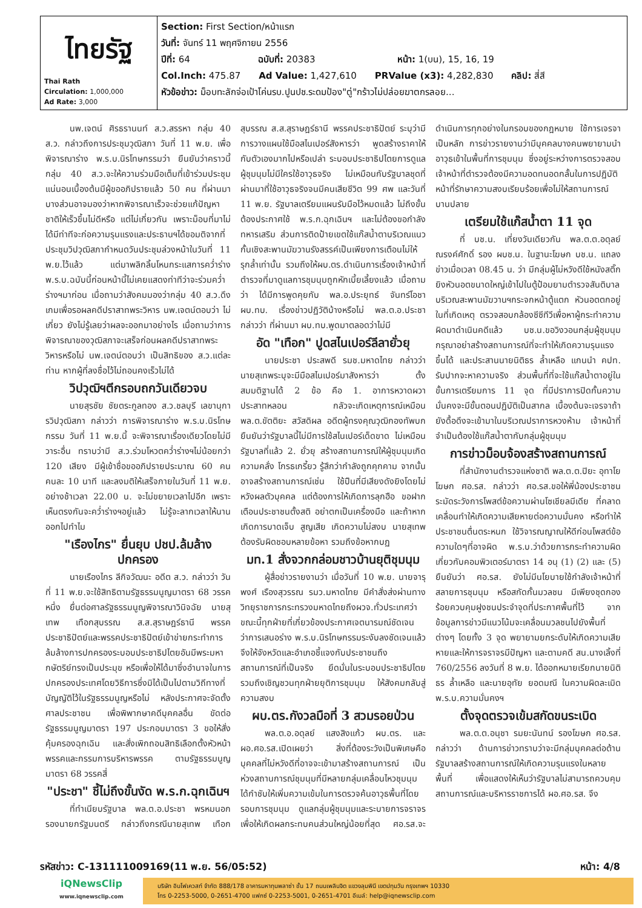| ไทยรัฐ Thai Rath Circulation: 1,000,000 Ad Rate: 3,000 | Section: First Section/หน้าแรก วันที่: จันทร์ 11 พฤศจิกายน 2556 ปีที่: 64 ฉบับที่: 20383 หน้า: 1(บน), 15, 16, 19 Col.Inch: 475.87 Ad Value: 1,427,610 PRValue (x3): 4,282,830 คลิป: สี่สี หัวข้อข่าว: ม็อบทะลักจ่อเป้าโค่นรบ.ปูนปช.ระดมป้อง"ตู่"กร้าวไม่ปล่อยฆาตกรลอย... |
นพ.เจตน์ ศิรธรานนท์ ส.ว.สรรหา กลุ่ม 40 ส.ว. กล่าวถึงการประชุมวุฒิสภา วันที่ 11 พ.ย. เพื่อพิจารณาร่าง พ.ร.บ.นิรโทษกรรมว่า ยืนยันว่าคราวนี้กลุ่ม 40 ส.ว.จะให้ความร่วมมือเต็มที่เข้าร่วมประชุมแน่นอนเบื้องต้นมีผู้ขออภิปรายแล้ว 50 คน ที่ผ่านมาบางส่วนอาจมองว่าหากพิจารณาเร็วจะช่วยแก้ปัญหาชาติให้เร็วขึ้นไม่ดีหรือ แต่ไม่เกี่ยวกัน เพราะม็อบที่มาไม่ได้มีท่าทีจะก่อความรุนแรงและประธานฯได้ขอมติจากที่ประชุมวิปวุฒิสภากำหนดวันประชุมล่วงหน้าในวันที่ 11 พ.ย.ไว้แล้ว แต่มาพลิกลิ้นโหนกระแสการคว่ำร่าง พ.ร.บ.ฉบับนี้ก่อนหน้านี้ไม่เคยแสดงท่าทีว่าจะร่วมคว่ำร่างฯมาก่อน เมื่อถามว่าสังคมมองว่ากลุ่ม 40 ส.ว.ดึงเกมเพื่อรอผลคดีปราสาทพระวิหาร นพ.เจตน์ตอบว่า ไม่เกี่ยว ยังไม่รู้เลยว่าผลจะออกมาอย่างไร เมื่อถามว่าการพิจารณาของวุฒิสภาจะเสร็จก่อนผลคดีปราสาทพระวิหารหรือไม่ นพ.เจตน์ตอบว่า เป็นสิทธิของ ส.ว.แต่ละท่าน หากผู้ที่ลงชื่อไว้ไม่ถอนคงเร็วไม่ได้
วิปวุฒิฯตีกรอบถกวันเดียวจบ
นายสุรชัย ชัยตระกูลทอง ส.ว.ชลบุรี เลขานุการวิปวุฒิสภา กล่าวว่า การพิจารณาร่าง พ.ร.บ.นิรโทษกรรม วันที่ 11 พ.ย.นี้ จะพิจารณาเรื่องเดียวโดยไม่มีวาระอื่น ทราบว่ามี ส.ว.ร่วมโหวตคว่ำร่างฯไม่น้อยกว่า 120 เสียง มีผู้เข้าชื่อขออภิปรายประมาณ 60 คน คนละ 10 นาที และลงมติให้เสร็จภายในวันที่ 11 พ.ย. อย่างช้าเวลา 22.00 น. จะไม่ขยายเวลาไปอีก เพราะเห็นตรงกันจะคว่ำร่างฯอยู่แล้ว ไม่รู้จะลากเวลาให้นานออกไปทำไม
"เรืองไกร" ยื่นยุบ ปชป.ล้มล้างปกครอง
นายเรืองไกร ลีกิจวัฒนะ อดีต ส.ว. กล่าวว่า วันที่ 11 พ.ย.จะใช้สิทธิตามรัฐธรรมนูญมาตรา 68 วรรคหนึ่ง ยื่นต่อศาลรัฐธรรมนูญพิจารณาวินิจฉัย นายสุเทพ เทือกสุบรรณ ส.ส.สุราษฎร์ธานี พรรคประชาธิปัตย์และพรรคประชาธิปัตย์เข้าข่ายกระทำการล้มล้างการปกครองระบอบประชาธิปไตยอันมีพระมหากษัตริย์ทรงเป็นประมุข หรือเพื่อให้ได้มาซึ่งอำนาจในการปกครองประเทศโดยวิธีการซึ่งมิได้เป็นไปตามวิถีทางที่บัญญัติไว้ในรัฐธรรมนูญหรือไม่ หลังประกาศจะจัดตั้งศาลประชาชน เพื่อพิพากษาคดีบุคคลอื่น ขัดต่อรัฐธรรมนูญมาตรา 197 ประกอบมาตรา 3 ขอให้สั่งคุ้มครองฉุกเฉิน และสั่งเพิกถอนสิทธิเลือกตั้งหัวหน้าพรรคและกรรมการบริหารพรรค ตามรัฐธรรมนูญมาตรา 68 วรรคสี่
"ประชา" ชี้ไม่ถึงขั้นงัด พ.ร.ก.ฉุกเฉินฯ
ที่ทำเนียบรัฐบาล พล.ต.อ.ประชา พรหมนอก รองนายกรัฐมนตรี กล่าวถึงกรณีนายสุเทพ เทือกสุบรรณ ส.ส.สุราษฎร์ธานี พรรคประชาธิปัตย์ ระบุว่ามีการวางแผนใช้มือสไนเปอร์สังหารว่า พูดสร้างราคาให้กับตัวเองมากไปหรือเปล่า ระบอบประชาธิปไตยการดูแลผู้ชุมนุมไม่มีใครใช้อาวุธจริง ไม่เหมือนกับรัฐบาลชุดที่ผ่านมาที่ใช้อาวุธจริงจนมีคนเสียชีวิต 99 ศพ และวันที่ 11 พ.ย. รัฐบาลเตรียมแผนรับมือไว้หมดแล้ว ไม่ถึงขั้นต้องประกาศใช้ พ.ร.ก.ฉุกเฉินฯ และไม่ต้องขอกำลังทหารเสริม ส่วนการติดป้ายเขตใช้แก๊สน้ำตาบริเวณแนวกั้นเชิงสะพานมัฆวานรังสรรค์เป็นเพียงการเตือนไม่ให้รุกล้ำเท่านั้น รวมถึงให้ผบ.ตร.ดำเนินการเรื่องเจ้าหน้าที่ตำรวจที่มาดูแลการชุมนุมถูกหักเบี้ยเลี้ยงแล้ว เมื่อถามว่า ได้มีการพูดคุยกับ พล.อ.ประยุทธ์ จันทร์โอชา ผบ.ทบ. เรื่องข่าวปฏิวัติบ้างหรือไม่ พล.ต.อ.ประชากล่าวว่า ที่ผ่านมา ผบ.ทบ.พูดมาตลอดว่าไม่มี
อัด "เทือก" ปูดสไนเปอร์ลีลายั่วยุ
นายประชา ประสพดี รมช.มหาดไทย กล่าวว่านายสุเทพระบุจะมีมือสไนเปอร์มาสังหารว่า ตั้งสมมติฐานได้ 2 ข้อ คือ 1. อาการหวาดผวาประสาทหลอน กลัวจะเกิดเหตุการณ์เหมือน พล.ต.ขัตติยะ สวัสดิผล อดีตผู้ทรงคุณวุฒิกองทัพบก ยืนยันว่ารัฐบาลนี้ไม่มีการใช้สไนเปอร์เด็ดขาด ไม่เหมือนรัฐบาลที่แล้ว 2. ยั่วยุ สร้างสถานการณ์ให้ผู้ชุมนุมเกิดความคลั่ง โกรธเกรี้ยว รู้สึกว่ากำลังถูกคุกคาม จากนั้นอาจสร้างสถานการณ์เช่น ใช้ปืนที่มีเสียงดังยิงโดยไม่หวังผลตัวบุคคล แต่ต้องการให้เกิดการลุกฮือ ขอฝากเตือนประชาชนตั้งสติ อย่าตกเป็นเครื่องมือ และถ้าหากเกิดการบาดเจ็บ สูญเสีย เกิดความไม่สงบ นายสุเทพต้องรับผิดชอบหลายข้อหา รวมถึงข้อหากบฏ
มท.1 สั่งจวกกล่อมชาวบ้านยุติชุมนุม
ผู้สื่อข่าวรายงานว่า เมื่อวันที่ 10 พ.ย. นายจารุพงศ์ เรืองสุวรรณ รมว.มหาดไทย มีคำสั่งส่งผ่านทางวิทยุราชการกระทรวงมหาดไทยถึงผวจ.ทั่วประเทศว่า ขณะนี้ทุกฝ่ายที่เกี่ยวข้องประกาศเจตนารมณ์ชัดเจนว่าการเสนอร่าง พ.ร.บ.นิรโทษกรรมระงับลงชัดเจนแล้ว จึงให้จังหวัดและอำเภอชี้แจงกับประชาชนถึงสถานการณ์ที่เป็นจริง ยึดมั่นในระบอบประชาธิปไตย รวมถึงเชิญชวนทุกฝ่ายยุติการชุมนุม ให้สังคมกลับสู่ความสงบ
ผบ.ตร.กังวลมือที่ 3 สวมรอยป่วน
พล.ต.อ.อดุลย์ แสงสิงแก้ว ผบ.ตร. และ ผอ.ศอ.รส.เปิดเผยว่า สิ่งที่ต้องระวังเป็นพิเศษคือ บุคคลที่ไม่หวังดีที่อาจจะเข้ามาสร้างสถานการณ์ เป็นห่วงสถานการณ์ชุมนุมที่มีหลายกลุ่มเคลื่อนไหวชุมนุม ได้กำชับให้เพิ่มความเข้มในการตรวจค้นอาวุธพื้นที่โดยรอบการชุมนุม ดูแลกลุ่มผู้ชุมนุมและระบายการจราจรเพื่อให้เกิดผลกระทบคนส่วนใหญ่น้อยที่สุด ศอ.รส.จะดำเนินการทุกอย่างในกรอบของกฎหมาย ใช้การเจรจาเป็นหลัก การข่าวรายงานว่ามีบุคคลบางคนพยายามนำอาวุธเข้าในพื้นที่การชุมนุม ซึ่งอยู่ระหว่างการตรวจสอบ เจ้าหน้าที่ตำรวจต้องมีความอดทนอดกลั้นในการปฏิบัติหน้าที่รักษาความสงบเรียบร้อยเพื่อไม่ให้สถานการณ์บานปลาย
เตรียมใช้แก๊สน้ำตา 11 จุด
ที่ บช.น. เที่ยงวันเดียวกัน พล.ต.ต.อดุลย์ ณรงค์ศักดิ์ รอง ผบช.น. ในฐานะโฆษก บช.น. แถลงข่าวเมื่อเวลา 08.45 น. ว่า มีกลุ่มผู้ไม่หวังดีใช้หนังสติ๊กยิงหัวนอตขนาดใหญ่เข้าไปในตู้ป้อมยามตำรวจสันติบาลบริเวณสะพานมัฆวานฯกระจกหน้าตู้แตก หัวนอตตกอยู่ในที่เกิดเหตุ ตรวจสอบกล้องซีซีทีวีเพื่อหาผู้กระทำความผิดมาดำเนินคดีแล้ว บช.น.ขอวิงวอนกลุ่มผู้ชุมนุมกรุณาอย่าสร้างสถานการณ์ที่จะทำให้เกิดความรุนแรงขึ้นได้ และประสานนายนิติธร ล้ำเหลือ แกนนำ คปท. รับปากจะหาความจริง ส่วนพื้นที่ที่จะใช้แก๊สน้ำตาอยู่ในขั้นการเตรียมการ 11 จุด ที่มีปราการปิดกั้นความมั่นคงจะมีขั้นตอนปฏิบัติเป็นสากล เบื้องต้นจะเจรจาถ้ายังดื้อดึงจะเข้ามาในบริเวณปราการหวงห้าม เจ้าหน้าที่จำเป็นต้องใช้แก๊สน้ำตากับกลุ่มผู้ชุมนุม
การข่าวม็อบจ้องสร้างสถานการณ์
ที่สำนักงานตำรวจแห่งชาติ พล.ต.ต.ปิยะ อุทาโย โฆษก ศอ.รส. กล่าวว่า ศอ.รส.ขอให้พี่น้องประชาชนระมัดระวังการโพสต์ข้อความผ่านโซเชียลมีเดีย ที่คลาดเคลื่อนทำให้เกิดความเสียหายต่อความมั่นคง หรือทำให้ประชาชนตื่นตระหนก ใช้วิจารณญาณให้ดีก่อนโพสต์ข้อความใดๆที่อาจผิด พ.ร.บ.ว่าด้วยการกระทำความผิดเกี่ยวกับคอมพิวเตอร์มาตรา 14 อนุ (1) (2) และ (5) ยืนยันว่า ศอ.รส. ยังไม่มีนโยบายใช้กำลังเจ้าหน้าที่สลายการชุมนุม หรือสกัดกั้นมวลชน มีเพียงชุดกองร้อยควบคุมฝูงชนประจำจุดที่ประกาศพื้นที่ไว้ จากข้อมูลการข่าวมีแนวโน้มจะเคลื่อนมวลชนไปยังพื้นที่ต่างๆ โดยทั้ง 3 จุด พยายามยกระดับให้เกิดความเสียหายและให้การจราจรมีปัญหา และตามคดี สน.นางเลิ้งที่ 760/2556 ลงวันที่ 8 พ.ย. ได้ออกหมายเรียกนายนิติธร ล้ำเหลือ และนายอุทัย ยอดมณี ในความผิดละเมิด พ.ร.บ.ความมั่นคงฯ
ตั้งจุดตรวจเข้มสกัดขนระเบิด
พล.ต.ต.อนุชา รมยะนันทน์ รองโฆษก ศอ.รส. กล่าวว่า ด้านการข่าวทราบว่าจะมีกลุ่มบุคคลต่อต้านรัฐบาลสร้างสถานการณ์ให้เกิดความรุนแรงในหลายพื้นที่ เพื่อแสดงให้เห็นว่ารัฐบาลไม่สามารถควบคุมสถานการณ์และบริหารราชการได้ ผอ.ศอ.รส. จึง
รหัสข่าว: C-131111009169(11 พ.ย. 56/05:52) หน้า: 4/8
iQNewsClip
www.iqnewsclip.com
บริษัท อินโฟเควสท์ จำกัด 888/178 อาคารมหาทุนพลาซ่า ชั้น 17 ถนนเพลินจิต แขวงลุมพินี เขตปทุมวัน กรุงเทพฯ 10330
โทร 0-2253-5000, 0-2651-4700 แฟกซ์ 0-2253-5001, 0-2651-4701 อีเมล์: help@iqnewsclip.com